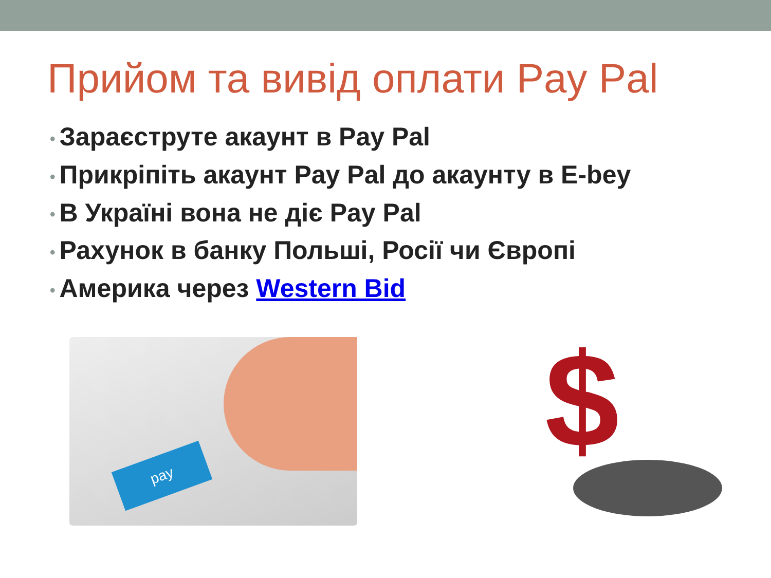Прийом та вивід оплати Pay Pal
• Зараєструте акаунт в Pay Pal
• Прикріпіть акаунт Pay Pal до акаунту в E-bey
• В Україні вона не діє Pay Pal
• Рахунок в банку Польші, Росії чи Європі
• Америка через Western Bid
pay $